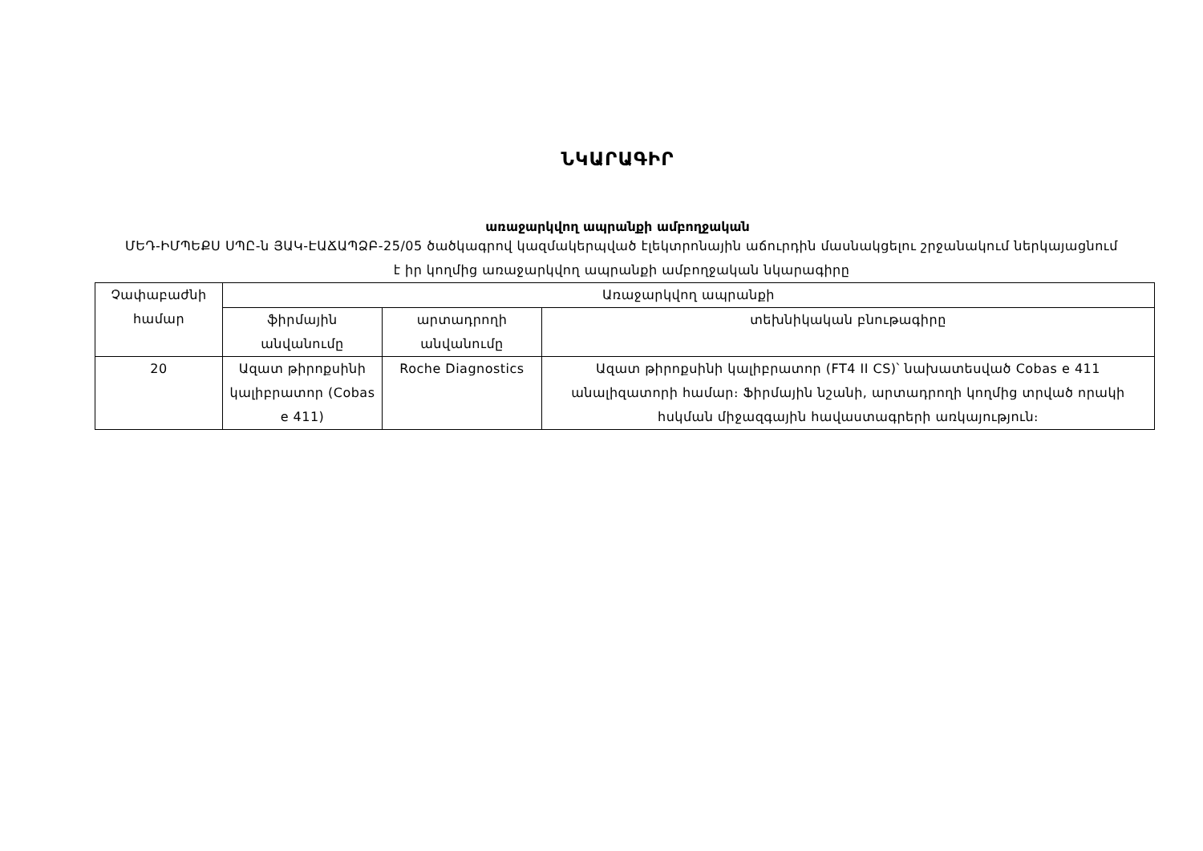ՆԿԱՐԱԳԻՐ
առաջարկվող ապրանքի ամբողջական
ՄԵԴ-ԻՄՊԵՔՍ ՍՊԸ-ն ՅԱԿ-ԷԱՃԱՊՁԲ-25/05 ծածկագրով կազմակերպված էլեկտրոնային աճուրդին մասնակցելու շրջանակում ներկայացնում է իր կողմից առաջարկվող ապրանքի ամբողջական նկարագիրը
| Չափաբաժնի համար | Առաջարկվող ապրանքի | | |
| --- | --- | --- | --- |
| | ֆիրմային անվանումը | արտադրողի անվանումը | տեխնիկական բնութագիրը |
| 20 | Ազատ թիրոքսինի կալիբրատոր (Cobas e 411) | Roche Diagnostics | Ազատ թիրոքսինի կալիբրատոր (FT4 II CS)՝ նախատեսված Cobas e 411 անալիզատորի համար։ Ֆիրմային նշանի, արտադրողի կողմից տրված որակի հսկման միջազգային հավաստագրերի առկայություն։ |